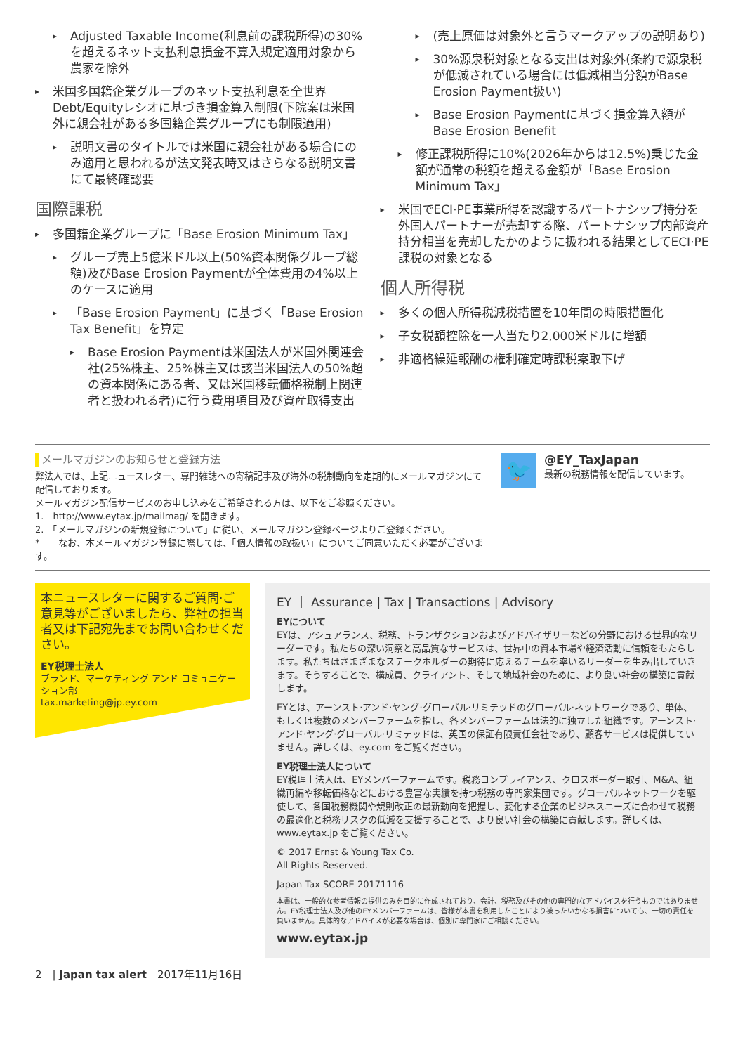Adjusted Taxable Income(利息前の課税所得)の30%を超えるネット支払利息損金不算入規定適用対象から農家を除外
米国多国籍企業グループのネット支払利息を全世界Debt/Equityレシオに基づき損金算入制限(下院案は米国外に親会社がある多国籍企業グループにも制限適用)
説明文書のタイトルでは米国に親会社がある場合にのみ適用と思われるが法文発表時又はさらなる説明文書にて最終確認要
国際課税
多国籍企業グループに「Base Erosion Minimum Tax」
グループ売上5億米ドル以上(50%資本関係グループ総額)及びBase Erosion Paymentが全体費用の4%以上のケースに適用
「Base Erosion Payment」に基づく「Base Erosion Tax Benefit」を算定
Base Erosion Paymentは米国法人が米国外関連会社(25%株主、25%株主又は該当米国法人の50%超の資本関係にある者、又は米国移転価格税制上関連者と扱われる者)に行う費用項目及び資産取得支出
(売上原価は対象外と言うマークアップの説明あり)
30%源泉税対象となる支出は対象外(条約で源泉税が低減されている場合には低減相当分額がBase Erosion Payment扱い)
Base Erosion Paymentに基づく損金算入額がBase Erosion Benefit
修正課税所得に10%(2026年からは12.5%)乗じた金額が通常の税額を超える金額が「Base Erosion Minimum Tax」
米国でECI·PE事業所得を認識するパートナシップ持分を外国人パートナーが売却する際、パートナシップ内部資産持分相当を売却したかのように扱われる結果としてECI·PE課税の対象となる
個人所得税
多くの個人所得税減税措置を10年間の時限措置化
子女税額控除を一人当たり2,000米ドルに増額
非適格繰延報酬の権利確定時課税案取下げ
メールマガジンのお知らせと登録方法
弊法人では、上記ニュースレター、専門雑誌への寄稿記事及び海外の税制動向を定期的にメールマガジンにて配信しております。
メールマガジン配信サービスのお申し込みをご希望される方は、以下をご参照ください。
1.　http://www.eytax.jp/mailmag/ を開きます。
2.　「メールマガジンの新規登録について」に従い、メールマガジン登録ページよりご登録ください。
*　　なお、本メールマガジン登録に際しては、「個人情報の取扱い」についてご同意いただく必要がございます。
🐦
@EY_TaxJapan
最新の税務情報を配信しています。
本ニュースレターに関するご質問·ご意見等がございましたら、弊社の担当者又は下記宛先までお問い合わせください。
EY税理士法人
ブランド、マーケティング アンド コミュニケーション部
tax.marketing@jp.ey.com
EY ｜ Assurance | Tax | Transactions | Advisory
EYについて
EYは、アシュアランス、税務、トランザクションおよびアドバイザリーなどの分野における世界的なリーダーです。私たちの深い洞察と高品質なサービスは、世界中の資本市場や経済活動に信頼をもたらします。私たちはさまざまなステークホルダーの期待に応えるチームを率いるリーダーを生み出していきます。そうすることで、構成員、クライアント、そして地域社会のために、より良い社会の構築に貢献します。
EYとは、アーンスト·アンド·ヤング·グローバル·リミテッドのグローバル·ネットワークであり、単体、もしくは複数のメンバーファームを指し、各メンバーファームは法的に独立した組織です。アーンスト·アンド·ヤング·グローバル·リミテッドは、英国の保証有限責任会社であり、顧客サービスは提供していません。詳しくは、ey.com をご覧ください。
EY税理士法人について
EY税理士法人は、EYメンバーファームです。税務コンプライアンス、クロスボーダー取引、M&A、組織再編や移転価格などにおける豊富な実績を持つ税務の専門家集団です。グローバルネットワークを駆使して、各国税務機関や規則改正の最新動向を把握し、変化する企業のビジネスニーズに合わせて税務の最適化と税務リスクの低減を支援することで、より良い社会の構築に貢献します。詳しくは、www.eytax.jp をご覧ください。
© 2017 Ernst & Young Tax Co.
All Rights Reserved.
Japan Tax SCORE 20171116
本書は、一般的な参考情報の提供のみを目的に作成されており、会計、税務及びその他の専門的なアドバイスを行うものではありません。EY税理士法人及び他のEYメンバーファームは、皆様が本書を利用したことにより被ったいかなる損害についても、一切の責任を負いません。具体的なアドバイスが必要な場合は、個別に専門家にご相談ください。
www.eytax.jp
2　| Japan tax alert　2017年11月16日